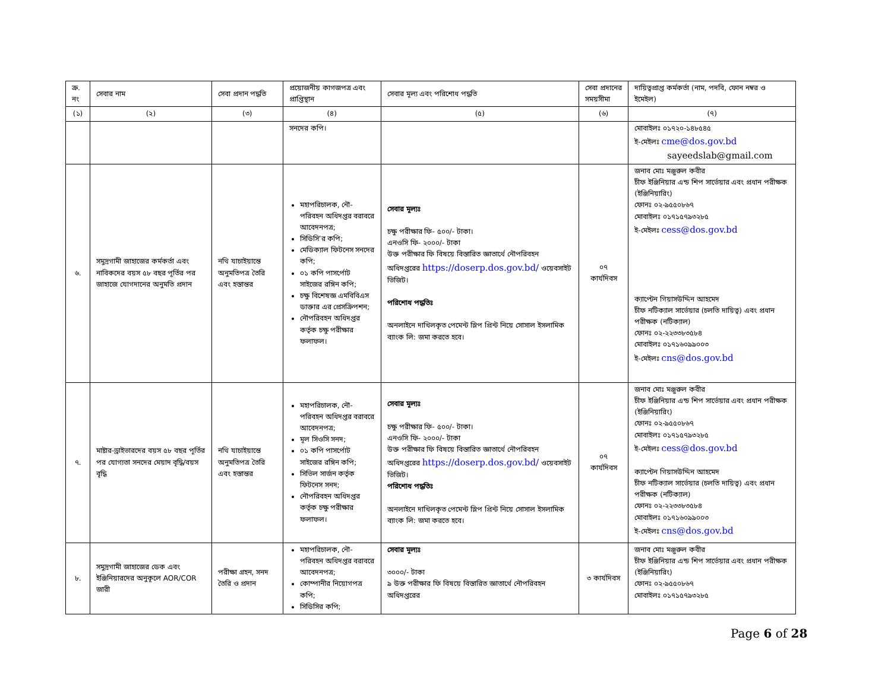| ক্র. নং | সেবার নাম | সেবা প্রদান পদ্ধতি | প্রয়োজনীয় কাগজপত্র এবং প্রাপ্তিস্থান | সেবার মূল্য এবং পরিশোধ পদ্ধতি | সেবা প্রদানের সময়সীমা | দায়িত্বপ্রাপ্ত কর্মকর্তা (নাম, পদবি, ফোন নম্বর ও ইমেইল) |
| --- | --- | --- | --- | --- | --- | --- |
| (১) | (২) | (৩) | (৪) | (৫) | (৬) | (৭) |
| | | | সনদের কপি। | | | মোবাইলঃ ০১৭২০-১৪৮৫৪৫ ই-মেইলঃ cme@dos.gov.bd sayeedslab@gmail.com |
| ৬. | সমুদ্রগামী জাহাজের কর্মকর্তা এবং নাবিকদের বয়স ৫৮ বছর পূর্তির পর জাহাজে যোগদানের অনুমতি প্রদান | নথি যাচাইয়ান্তে অনুমতিপত্র তৈরি এবং হস্তান্তর | মহাপরিচালক, নৌ-পরিবহন অধিদপ্তর বরাবরে আবেদনপত্র; সিডিসি’র কপি; মেডিক্যাল ফিটনেস সনদের কপি; ০১ কপি পাসর্পোট সাইজের রঙ্গিন কপি; চক্ষু বিশেষজ্ঞ এমবিবিএস ডাক্তার এর প্রেসক্রিপশন; নৌপরিবহন অধিদপ্তর কর্তৃক চক্ষু পরীক্ষার ফলাফল। | সেবার মূল্যঃ চক্ষু পরীক্ষার ফি- ৫০০/- টাকা। এনওসি ফি- ২০০০/- টাকা উক্ত পরীক্ষার ফি বিষয়ে বিস্তারিত জ্ঞাতার্থে নৌপরিবহন অধিদপ্তরের https://doserp.dos.gov.bd/ ওয়েবসাইট ভিজিট। পরিশোধ পদ্ধতিঃ অনলাইনে দাখিলকৃত পেমেন্ট স্লিপ প্রিন্ট নিয়ে সোসাল ইসলামিক ব্যাংক লি: জমা করতে হবে। | ০৭ কার্যদিবস | জনাব মোঃ মঞ্জুরুল কবীর চীফ ইঞ্জিনিয়ার এন্ড শিপ সার্ভেয়ার এবং প্রধান পরীক্ষক (ইঞ্জিনিয়ারিং) ফোনঃ ০২-৯৫৫০৮৬৭ মোবাইলঃ ০১৭১৫৭৯৩২৮৫ ই-মেইলঃ cess@dos.gov.bd ক্যাপ্টেন গিয়াসউদ্দিন আহমেদ চীফ নটিক্যাল সার্ভেয়ার (চলতি দায়িত্ব) এবং প্রধান পরীক্ষক (নটিক্যাল) ফোনঃ ০২-২২৩৩৮৩৫৮৪ মোবাইলঃ ০১৭১৬০৯৯০০৩ ই-মেইলঃ cns@dos.gov.bd |
| ৭. | মাষ্টার-ড্রাইভারদের বয়স ৫৮ বছর পূর্তির পর যোগ্যতা সনদের মেয়াদ বৃদ্ধি/বয়স বৃদ্ধি | নথি যাচাইয়ান্তে অনুমতিপত্র তৈরি এবং হস্তান্তর | মহাপরিচালক, নৌ-পরিবহন অধিদপ্তর বরাবরে আবেদনপত্র; মূল সিওসি সনদ; ০১ কপি পাসর্পোট সাইজের রঙ্গিন কপি; সিভিল সার্জন কর্তৃক ফিটনেস সনদ; নৌপরিবহন অধিদপ্তর কর্তৃক চক্ষু পরীক্ষার ফলাফল। | সেবার মূল্যঃ চক্ষু পরীক্ষার ফি- ৫০০/- টাকা। এনওসি ফি- ২০০০/- টাকা উক্ত পরীক্ষার ফি বিষয়ে বিস্তারিত জ্ঞাতার্থে নৌপরিবহন অধিদপ্তরের https://doserp.dos.gov.bd/ ওয়েবসাইট ভিজিট। পরিশোধ পদ্ধতিঃ অনলাইনে দাখিলকৃত পেমেন্ট স্লিপ প্রিন্ট নিয়ে সোসাল ইসলামিক ব্যাংক লি: জমা করতে হবে। | ০৭ কার্যদিবস | জনাব মোঃ মঞ্জুরুল কবীর চীফ ইঞ্জিনিয়ার এন্ড শিপ সার্ভেয়ার এবং প্রধান পরীক্ষক (ইঞ্জিনিয়ারিং) ফোনঃ ০২-৯৫৫০৮৬৭ মোবাইলঃ ০১৭১৫৭৯৩২৮৫ ই-মেইলঃ cess@dos.gov.bd ক্যাপ্টেন গিয়াসউদ্দিন আহমেদ চীফ নটিক্যাল সার্ভেয়ার (চলতি দায়িত্ব) এবং প্রধান পরীক্ষক (নটিক্যাল) ফোনঃ ০২-২২৩৩৮৩৫৮৪ মোবাইলঃ ০১৭১৬০৯৯০০৩ ই-মেইলঃ cns@dos.gov.bd |
| ৮. | সমুদ্রগামী জাহাজের ডেক এবং ইঞ্জিনিয়ারদের অনুকূলে AOR/COR জারী | পরীক্ষা গ্রহন, সনদ তৈরি ও প্রদান | মহাপরিচালক, নৌ-পরিবহন অধিদপ্তর বরাবরে আবেদনপত্র; কোম্পানীর নিয়োগপত্র কপি; সিডিসির কপি; | সেবার মূল্যঃ ৩০০০/- টাকা ৯ উক্ত পরীক্ষার ফি বিষয়ে বিস্তারিত জ্ঞাতার্থে নৌপরিবহন অধিদপ্তরের | ৩ কার্যদিবস | জনাব মোঃ মঞ্জুরুল কবীর চীফ ইঞ্জিনিয়ার এন্ড শিপ সার্ভেয়ার এবং প্রধান পরীক্ষক (ইঞ্জিনিয়ারিং) ফোনঃ ০২-৯৫৫০৮৬৭ মোবাইলঃ ০১৭১৫৭৯৩২৮৫ |
Page 6 of 28